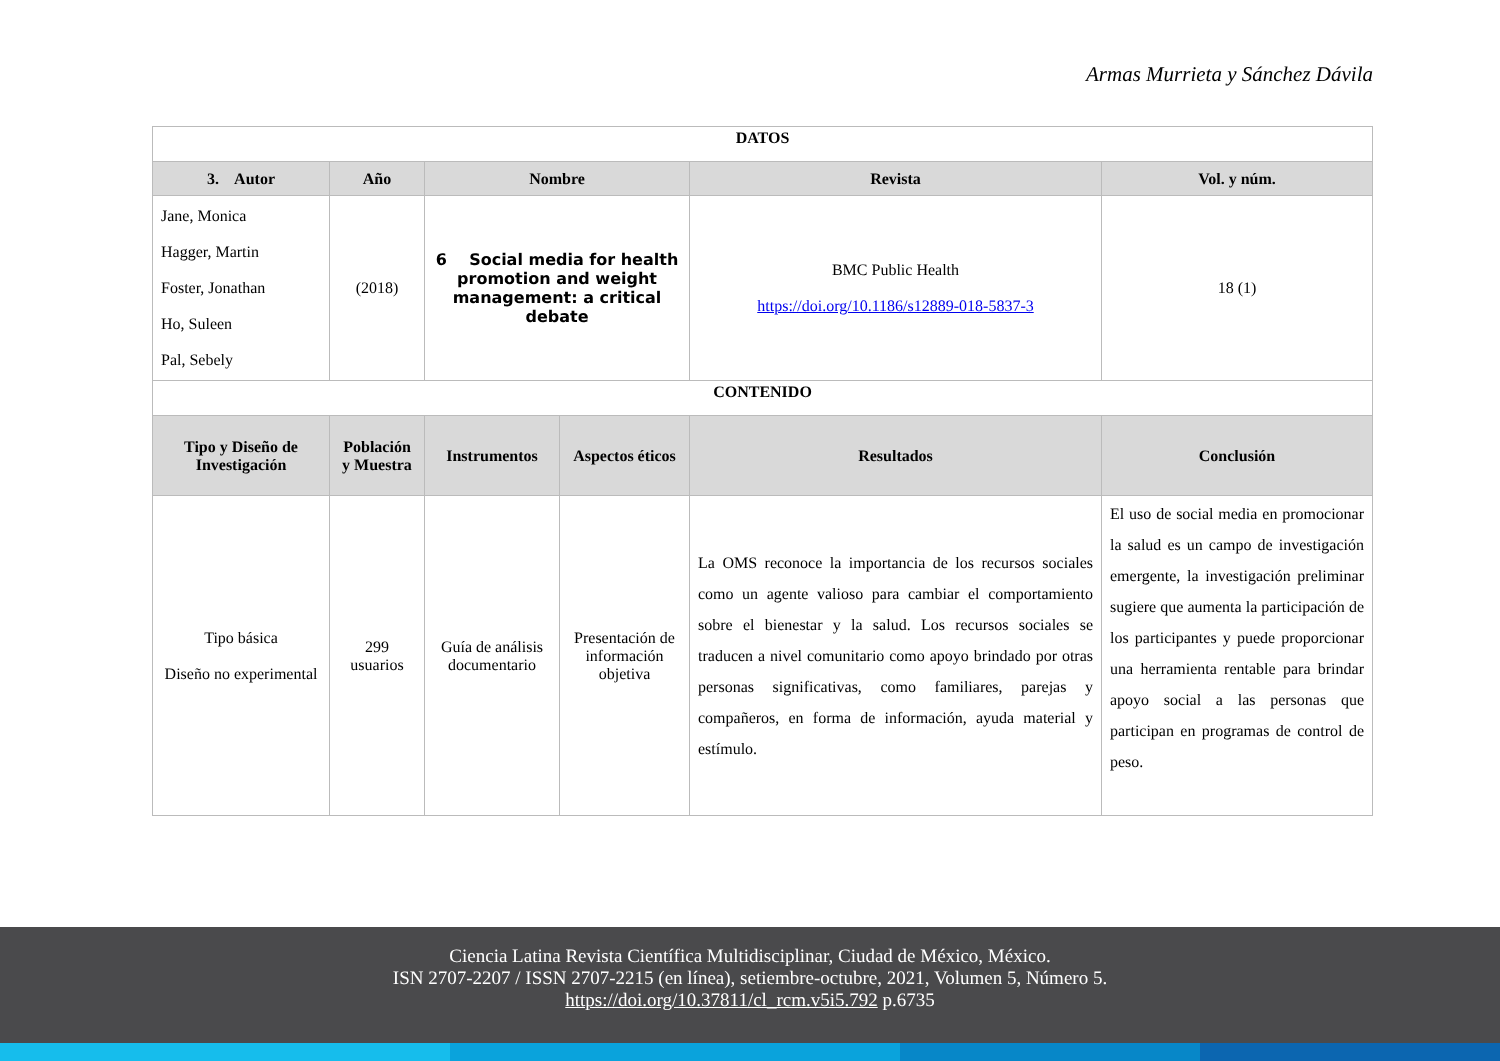Armas Murrieta y Sánchez Dávila
| DATOS | | | | | |
| --- | --- | --- | --- | --- | --- |
| 3. Autor | Año | Nombre | | Revista | Vol. y núm. |
| Jane, Monica Hagger, Martin Foster, Jonathan Ho, Suleen Pal, Sebely | (2018) | 6 Social media for health promotion and weight management: a critical debate | | BMC Public Health https://doi.org/10.1186/s12889-018-5837-3 | 18 (1) |
| CONTENIDO | | | | | |
| Tipo y Diseño de Investigación | Población y Muestra | Instrumentos | Aspectos éticos | Resultados | Conclusión |
| Tipo básica Diseño no experimental | 299 usuarios | Guía de análisis documentario | Presentación de información objetiva | La OMS reconoce la importancia de los recursos sociales como un agente valioso para cambiar el comportamiento sobre el bienestar y la salud. Los recursos sociales se traducen a nivel comunitario como apoyo brindado por otras personas significativas, como familiares, parejas y compañeros, en forma de información, ayuda material y estímulo. | El uso de social media en promocionar la salud es un campo de investigación emergente, la investigación preliminar sugiere que aumenta la participación de los participantes y puede proporcionar una herramienta rentable para brindar apoyo social a las personas que participan en programas de control de peso. |
Ciencia Latina Revista Científica Multidisciplinar, Ciudad de México, México.
ISN 2707-2207 / ISSN 2707-2215 (en línea), setiembre-octubre, 2021, Volumen 5, Número 5.
https://doi.org/10.37811/cl_rcm.v5i5.792 p.6735